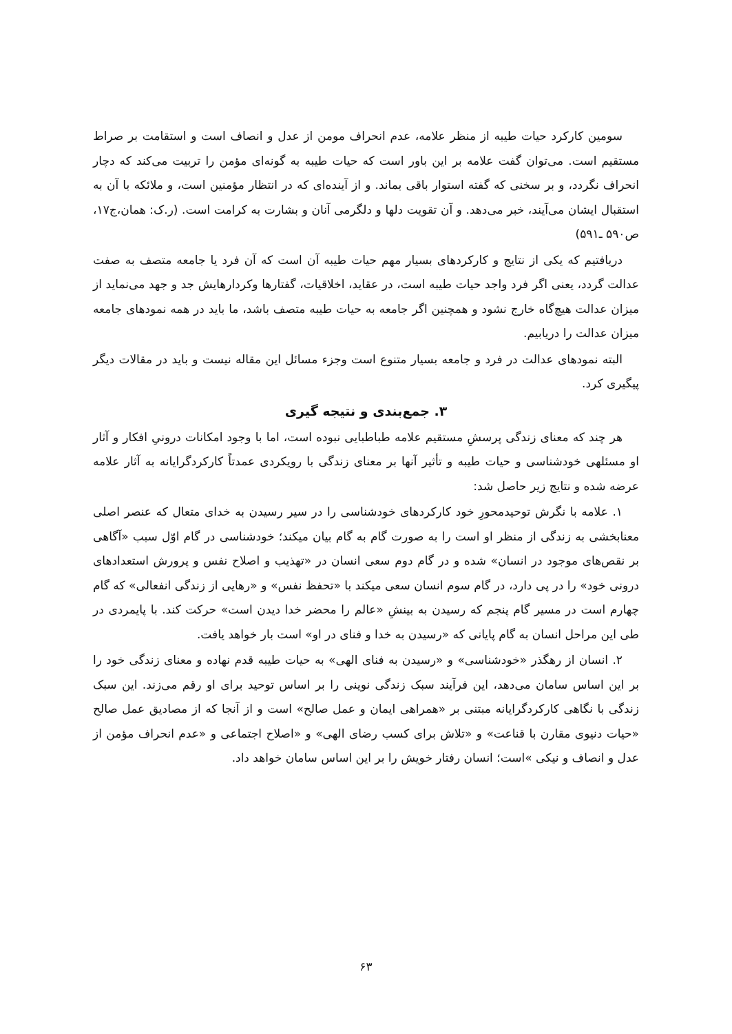سومین کارکرد حیات طیبه از منظر علامه، عدم انحراف مومن از عدل و انصاف است و استقامت بر صراط مستقیم است. می‌توان گفت علامه بر این باور است که حیات طیبه به گونه‌ای مؤمن را تربیت می‌کند که دچار انحراف نگردد، و بر سخنی که گفته استوار باقی بماند. و از آینده‌ای که در انتظار مؤمنین است، و ملائکه با آن به استقبال ایشان می‌آیند، خبر می‌دهد. و آن تقویت دلها و دلگرمی آنان و بشارت به کرامت است. (ر.ک: همان،ج۱۷، ص۵۹۰ ـ۵۹۱)
دریافتیم که یکی از نتایج و کارکردهای بسیار مهم حیات طیبه آن است که آن فرد یا جامعه متصف به صفت عدالت گردد، یعنی اگر فرد واجد حیات طیبه است، در عقاید، اخلاقیات، گفتارها وکردارهایش جد و جهد می‌نماید از میزان عدالت هیچ‌گاه خارج نشود و همچنین اگر جامعه به حیات طیبه متصف باشد، ما باید در همه نمودهای جامعه میزان عدالت را دریابیم.
البته نمودهای عدالت در فرد و جامعه بسیار متنوع است وجزء مسائل این مقاله نیست و باید در مقالات دیگر پیگیری کرد.
۳. جمع‌بندی و نتیجه گیری
هر چند که معنای زندگی پرسشِ مستقیم علامه طباطبایی نبوده است، اما با وجود امکانات درونیِ افکار و آثار او مسئلهی خودشناسی و حیات طیبه و تأثیر آنها بر معنای زندگی با رویکردی عمدتاً کارکردگرایانه به آثار علامه عرضه شده و نتایج زیر حاصل شد:
۱. علامه با نگرش توحیدمحورِ خود کارکردهای خودشناسی را در سیر رسیدن به خدای متعال که عنصر اصلی معنابخشی به زندگی از منظر او است را به صورت گام به گام بیان میکند؛ خودشناسی در گام اوّل سبب «آگاهی بر نقص‌های موجود در انسان» شده و در گام دوم سعی انسان در «تهذیب و اصلاح نفس و پرورش استعدادهای درونی خود» را در پی دارد، در گام سوم انسان سعی میکند با «تحفظ نفس» و «رهایی از زندگی انفعالی» که گام چهارم است در مسیر گام پنجم که رسیدن به بینشِ «عالم را محضر خدا دیدن است» حرکت کند. با پایمردی در طی این مراحل انسان به گام پایانی که «رسیدن به خدا و فنای در او» است بار خواهد یافت.
۲. انسان از رهگذر «خودشناسی» و «رسیدن به فنای الهی» به حیات طیبه قدم نهاده و معنای زندگی خود را بر این اساس سامان می‌دهد، این فرآیند سبک زندگی نوینی را بر اساس توحید برای او رقم می‌زند. این سبک زندگی با نگاهی کارکردگرایانه مبتنی بر «همراهی ایمان و عمل صالح» است و از آنجا که از مصادیق عمل صالح «حیات دنیوی مقارن با قناعت» و «تلاش برای کسب رضای الهی» و «اصلاح اجتماعی و «عدم انحراف مؤمن از عدل و انصاف و نیکی »است؛ انسان رفتار خویش را بر این اساس سامان خواهد داد.
۶۳